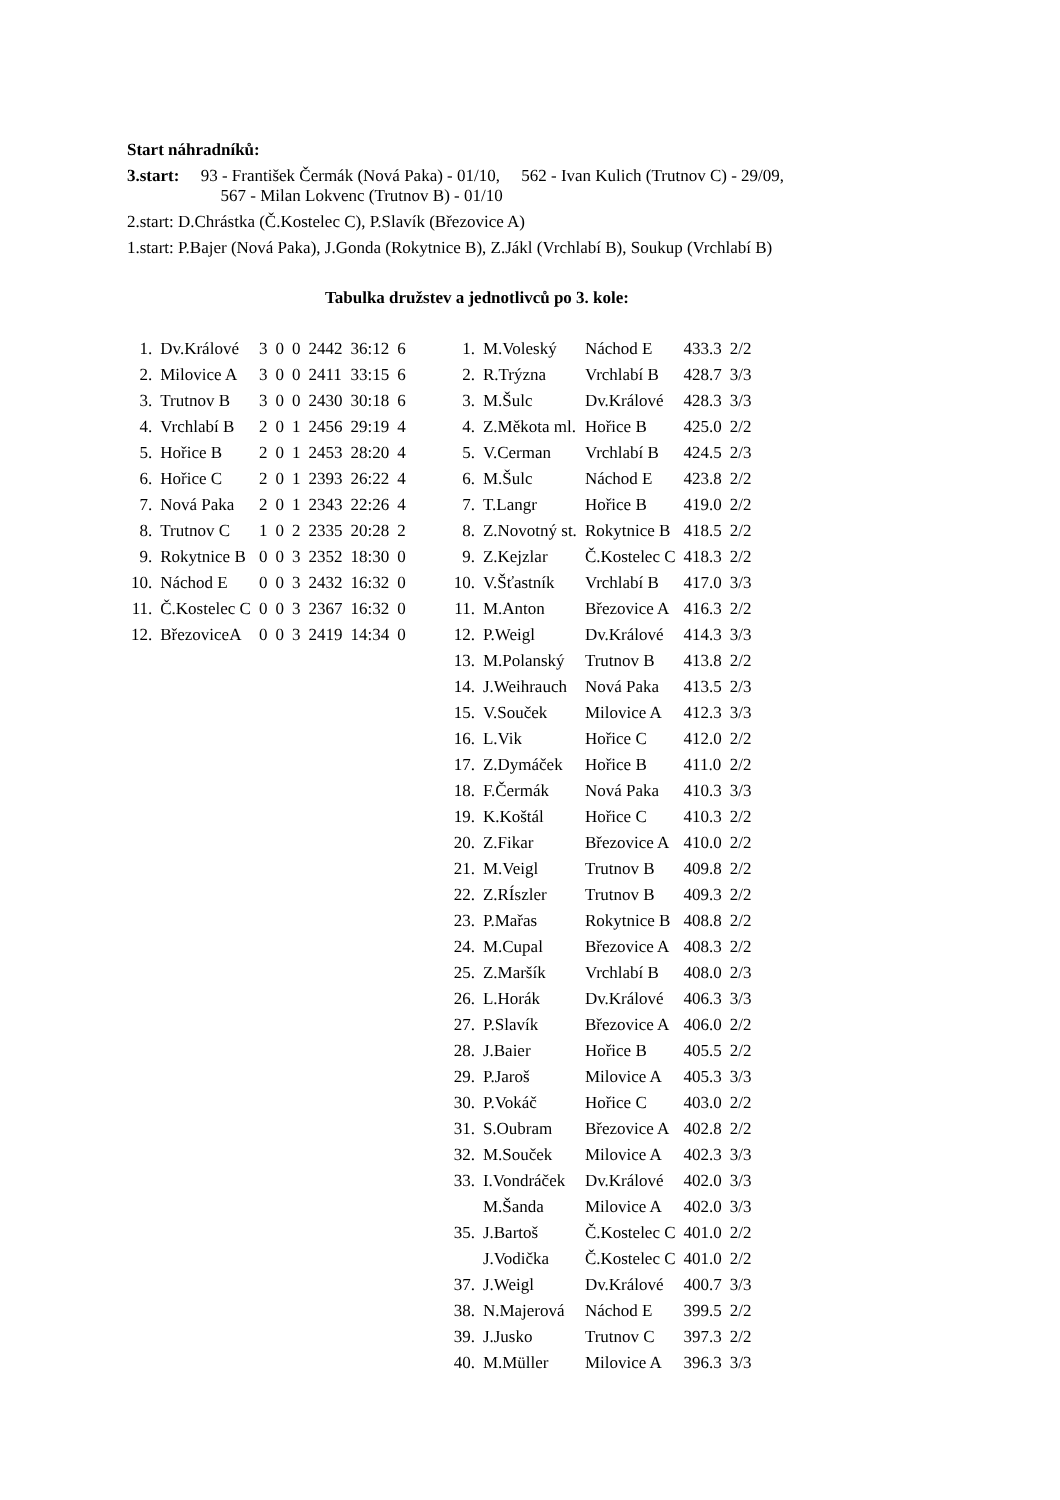Start náhradníků:
3.start: 93 - František Čermák (Nová Paka) - 01/10, 562 - Ivan Kulich (Trutnov C) - 29/09,
567 - Milan Lokvenc (Trutnov B) - 01/10
2.start: D.Chrástka (Č.Kostelec C), P.Slavík (Březovice A)
1.start: P.Bajer (Nová Paka), J.Gonda (Rokytnice B), Z.Jákl (Vrchlabí B), Soukup (Vrchlabí B)
Tabulka družstev a jednotlivců po 3. kole:
| 1. | Dv.Králové | 3 | 0 | 0 | 2442 | 36:12 | 6 |
| 2. | Milovice A | 3 | 0 | 0 | 2411 | 33:15 | 6 |
| 3. | Trutnov B | 3 | 0 | 0 | 2430 | 30:18 | 6 |
| 4. | Vrchlabí B | 2 | 0 | 1 | 2456 | 29:19 | 4 |
| 5. | Hořice B | 2 | 0 | 1 | 2453 | 28:20 | 4 |
| 6. | Hořice C | 2 | 0 | 1 | 2393 | 26:22 | 4 |
| 7. | Nová Paka | 2 | 0 | 1 | 2343 | 22:26 | 4 |
| 8. | Trutnov C | 1 | 0 | 2 | 2335 | 20:28 | 2 |
| 9. | Rokytnice B | 0 | 0 | 3 | 2352 | 18:30 | 0 |
| 10. | Náchod E | 0 | 0 | 3 | 2432 | 16:32 | 0 |
| 11. | Č.Kostelec C | 0 | 0 | 3 | 2367 | 16:32 | 0 |
| 12. | BřezoviceA | 0 | 0 | 3 | 2419 | 14:34 | 0 |
| 1. | M.Voleský | Náchod E | 433.3 | 2/2 |
| 2. | R.Trýzna | Vrchlabí B | 428.7 | 3/3 |
| 3. | M.Šulc | Dv.Králové | 428.3 | 3/3 |
| 4. | Z.Měkota ml. | Hořice B | 425.0 | 2/2 |
| 5. | V.Cerman | Vrchlabí B | 424.5 | 2/3 |
| 6. | M.Šulc | Náchod E | 423.8 | 2/2 |
| 7. | T.Langr | Hořice B | 419.0 | 2/2 |
| 8. | Z.Novotný st. | Rokytnice B | 418.5 | 2/2 |
| 9. | Z.Kejzlar | Č.Kostelec C | 418.3 | 2/2 |
| 10. | V.Šťastník | Vrchlabí B | 417.0 | 3/3 |
| 11. | M.Anton | Březovice A | 416.3 | 2/2 |
| 12. | P.Weigl | Dv.Králové | 414.3 | 3/3 |
| 13. | M.Polanský | Trutnov B | 413.8 | 2/2 |
| 14. | J.Weihrauch | Nová Paka | 413.5 | 2/3 |
| 15. | V.Souček | Milovice A | 412.3 | 3/3 |
| 16. | L.Vik | Hořice C | 412.0 | 2/2 |
| 17. | Z.Dymáček | Hořice B | 411.0 | 2/2 |
| 18. | F.Čermák | Nová Paka | 410.3 | 3/3 |
| 19. | K.Koštál | Hořice C | 410.3 | 2/2 |
| 20. | Z.Fikar | Březovice A | 410.0 | 2/2 |
| 21. | M.Veigl | Trutnov B | 409.8 | 2/2 |
| 22. | Z.RÍszler | Trutnov B | 409.3 | 2/2 |
| 23. | P.Mařas | Rokytnice B | 408.8 | 2/2 |
| 24. | M.Cupal | Březovice A | 408.3 | 2/2 |
| 25. | Z.Maršík | Vrchlabí B | 408.0 | 2/3 |
| 26. | L.Horák | Dv.Králové | 406.3 | 3/3 |
| 27. | P.Slavík | Březovice A | 406.0 | 2/2 |
| 28. | J.Baier | Hořice B | 405.5 | 2/2 |
| 29. | P.Jaroš | Milovice A | 405.3 | 3/3 |
| 30. | P.Vokáč | Hořice C | 403.0 | 2/2 |
| 31. | S.Oubram | Březovice A | 402.8 | 2/2 |
| 32. | M.Souček | Milovice A | 402.3 | 3/3 |
| 33. | I.Vondráček | Dv.Králové | 402.0 | 3/3 |
| | M.Šanda | Milovice A | 402.0 | 3/3 |
| 35. | J.Bartoš | Č.Kostelec C | 401.0 | 2/2 |
| | J.Vodička | Č.Kostelec C | 401.0 | 2/2 |
| 37. | J.Weigl | Dv.Králové | 400.7 | 3/3 |
| 38. | N.Majerová | Náchod E | 399.5 | 2/2 |
| 39. | J.Jusko | Trutnov C | 397.3 | 2/2 |
| 40. | M.Müller | Milovice A | 396.3 | 3/3 |